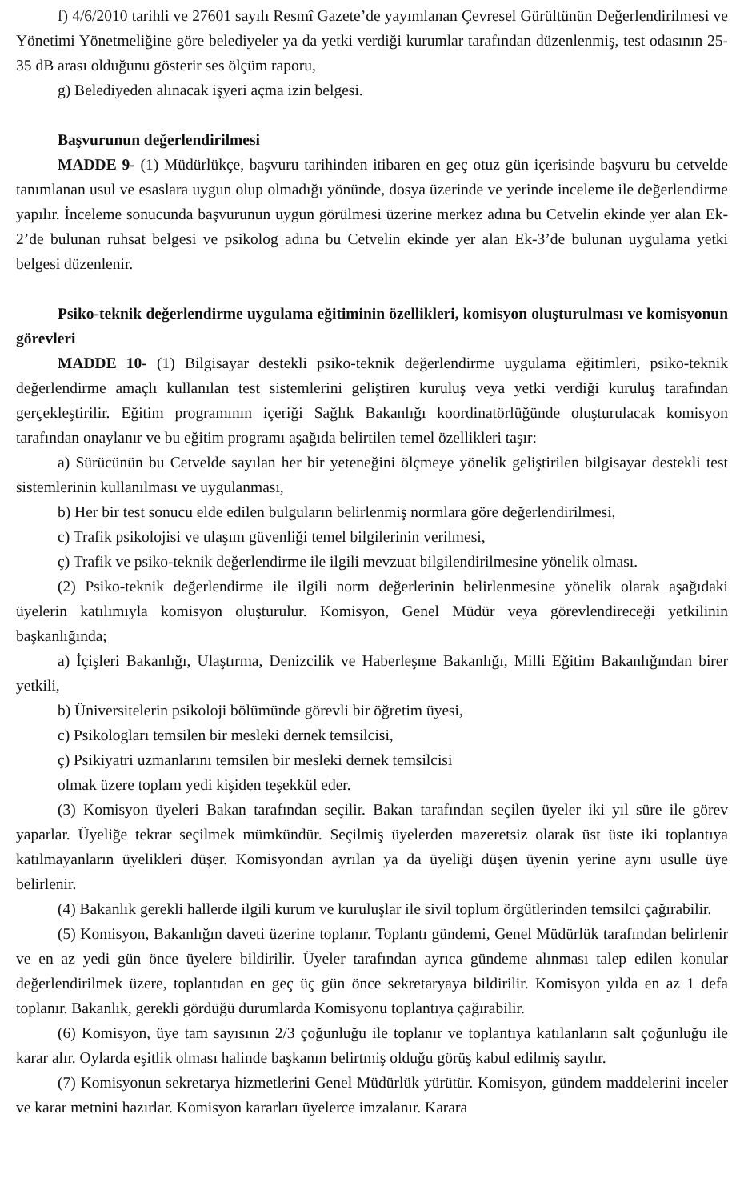f) 4/6/2010 tarihli ve 27601 sayılı Resmî Gazete’de yayımlanan Çevresel Gürültünün Değerlendirilmesi ve Yönetimi Yönetmeliğine göre belediyeler ya da yetki verdiği kurumlar tarafından düzenlenmiş, test odasının 25-35 dB arası olduğunu gösterir ses ölçüm raporu,
g) Belediyeden alınacak işyeri açma izin belgesi.
Başvurunun değerlendirilmesi
MADDE 9- (1) Müdürlükçe, başvuru tarihinden itibaren en geç otuz gün içerisinde başvuru bu cetvelde tanımlanan usul ve esaslara uygun olup olmadığı yönünde, dosya üzerinde ve yerinde inceleme ile değerlendirme yapılır. İnceleme sonucunda başvurunun uygun görülmesi üzerine merkez adına bu Cetvelin ekinde yer alan Ek-2’de bulunan ruhsat belgesi ve psikolog adına bu Cetvelin ekinde yer alan Ek-3’de bulunan uygulama yetki belgesi düzenlenir.
Psiko-teknik değerlendirme uygulama eğitiminin özellikleri, komisyon oluşturulması ve komisyonun görevleri
MADDE 10- (1) Bilgisayar destekli psiko-teknik değerlendirme uygulama eğitimleri, psiko-teknik değerlendirme amaçlı kullanılan test sistemlerini geliştiren kuruluş veya yetki verdiği kuruluş tarafından gerçekleştirilir. Eğitim programının içeriği Sağlık Bakanlığı koordinatörlüğünde oluşturulacak komisyon tarafından onaylanır ve bu eğitim programı aşağıda belirtilen temel özellikleri taşır:
a) Sürücünün bu Cetvelde sayılan her bir yeteneğini ölçmeye yönelik geliştirilen bilgisayar destekli test sistemlerinin kullanılması ve uygulanması,
b) Her bir test sonucu elde edilen bulguların belirlenmiş normlara göre değerlendirilmesi,
c) Trafik psikolojisi ve ulaşım güvenliği temel bilgilerinin verilmesi,
ç) Trafik ve psiko-teknik değerlendirme ile ilgili mevzuat bilgilendirilmesine yönelik olması.
(2) Psiko-teknik değerlendirme ile ilgili norm değerlerinin belirlenmesine yönelik olarak aşağıdaki üyelerin katılımıyla komisyon oluşturulur. Komisyon, Genel Müdür veya görevlendireceği yetkilinin başkanlığında;
a) İçişleri Bakanlığı, Ulaştırma, Denizcilik ve Haberleşme Bakanlığı, Milli Eğitim Bakanlığından birer yetkili,
b) Üniversitelerin psikoloji bölümünde görevli bir öğretim üyesi,
c) Psikologları temsilen bir mesleki dernek temsilcisi,
ç) Psikiyatri uzmanlarını temsilen bir mesleki dernek temsilcisi
olmak üzere toplam yedi kişiden teşekkül eder.
(3) Komisyon üyeleri Bakan tarafından seçilir. Bakan tarafından seçilen üyeler iki yıl süre ile görev yaparlar. Üyeliğe tekrar seçilmek mümkündür. Seçilmiş üyelerden mazeretsiz olarak üst üste iki toplantıya katılmayanların üyelikleri düşer. Komisyondan ayrılan ya da üyeliği düşen üyenin yerine aynı usulle üye belirlenir.
(4) Bakanlık gerekli hallerde ilgili kurum ve kuruluşlar ile sivil toplum örgütlerinden temsilci çağırabilir.
(5) Komisyon, Bakanlığın daveti üzerine toplanır. Toplantı gündemi, Genel Müdürlük tarafından belirlenir ve en az yedi gün önce üyelere bildirilir. Üyeler tarafından ayrıca gündeme alınması talep edilen konular değerlendirilmek üzere, toplantıdan en geç üç gün önce sekretaryaya bildirilir. Komisyon yılda en az 1 defa toplanır. Bakanlık, gerekli gördüğü durumlarda Komisyonu toplantıya çağırabilir.
(6) Komisyon, üye tam sayısının 2/3 çoğunluğu ile toplanır ve toplantıya katılanların salt çoğunluğu ile karar alır. Oylarda eşitlik olması halinde başkanın belirtmiş olduğu görüş kabul edilmiş sayılır.
(7) Komisyonun sekretarya hizmetlerini Genel Müdürlük yürütür. Komisyon, gündem maddelerini inceler ve karar metnini hazırlar. Komisyon kararları üyelerce imzalanır. Karara